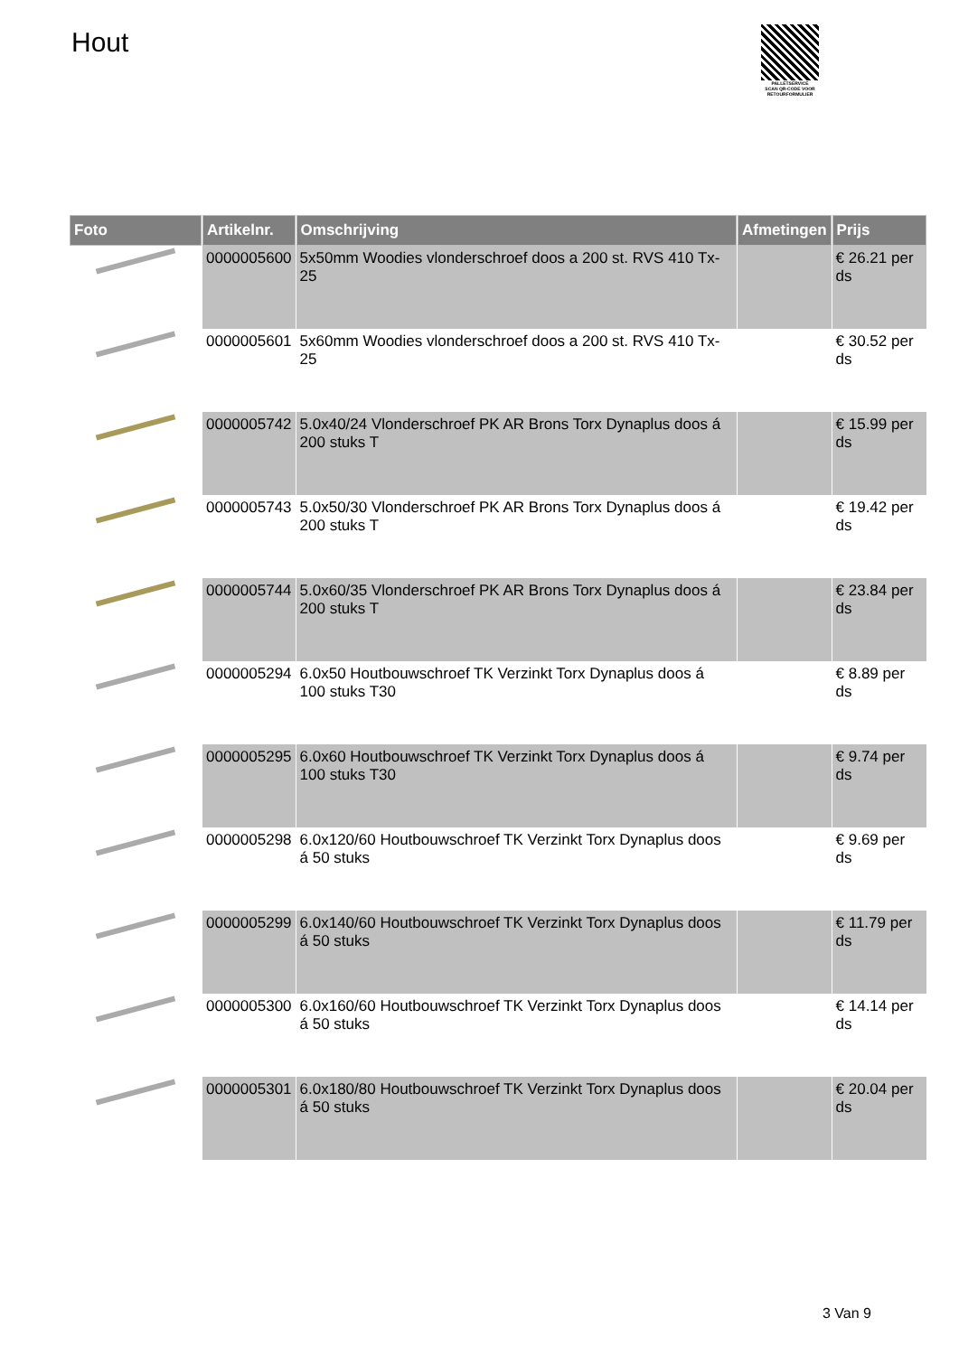Hout
PALLETSERVICE
SCAN QR-CODE VOOR RETOURFORMULIER
| Foto | Artikelnr. | Omschrijving | Afmetingen | Prijs |
| --- | --- | --- | --- | --- |
| | 0000005600 | 5x50mm Woodies vlonderschroef doos a 200 st. RVS 410 Tx-25 | | € 26.21 per ds |
| | 0000005601 | 5x60mm Woodies vlonderschroef doos a 200 st. RVS 410 Tx-25 | | € 30.52 per ds |
| | 0000005742 | 5.0x40/24 Vlonderschroef PK AR Brons Torx Dynaplus doos á 200 stuks T | | € 15.99 per ds |
| | 0000005743 | 5.0x50/30 Vlonderschroef PK AR Brons Torx Dynaplus doos á 200 stuks T | | € 19.42 per ds |
| | 0000005744 | 5.0x60/35 Vlonderschroef PK AR Brons Torx Dynaplus doos á 200 stuks T | | € 23.84 per ds |
| | 0000005294 | 6.0x50 Houtbouwschroef TK Verzinkt Torx Dynaplus doos á 100 stuks T30 | | € 8.89 per ds |
| | 0000005295 | 6.0x60 Houtbouwschroef TK Verzinkt Torx Dynaplus doos á 100 stuks T30 | | € 9.74 per ds |
| | 0000005298 | 6.0x120/60 Houtbouwschroef TK Verzinkt Torx Dynaplus doos á 50 stuks | | € 9.69 per ds |
| | 0000005299 | 6.0x140/60 Houtbouwschroef TK Verzinkt Torx Dynaplus doos á 50 stuks | | € 11.79 per ds |
| | 0000005300 | 6.0x160/60 Houtbouwschroef TK Verzinkt Torx Dynaplus doos á 50 stuks | | € 14.14 per ds |
| | 0000005301 | 6.0x180/80 Houtbouwschroef TK Verzinkt Torx Dynaplus doos á 50 stuks | | € 20.04 per ds |
3 Van 9